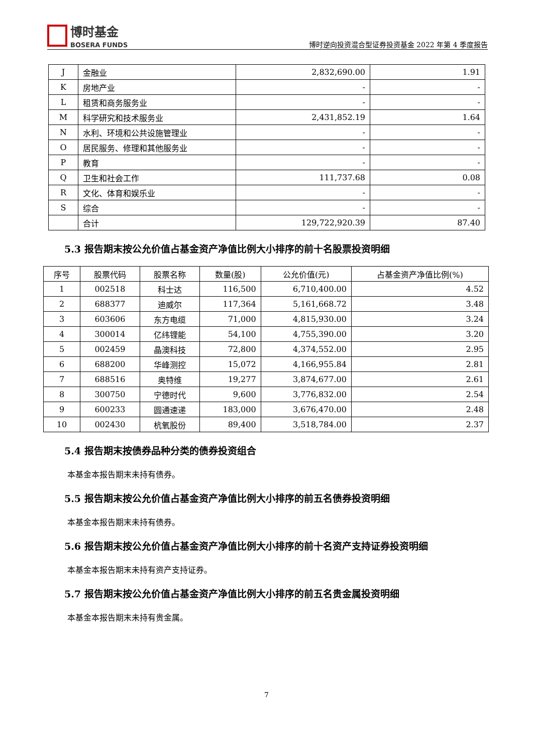博时基金
BOSERA FUNDS
博时逆向投资混合型证券投资基金 2022 年第 4 季度报告
| J | 金融业 | 2,832,690.00 | 1.91 |
| K | 房地产业 | - | - |
| L | 租赁和商务服务业 | - | - |
| M | 科学研究和技术服务业 | 2,431,852.19 | 1.64 |
| N | 水利、环境和公共设施管理业 | - | - |
| O | 居民服务、修理和其他服务业 | - | - |
| P | 教育 | - | - |
| Q | 卫生和社会工作 | 111,737.68 | 0.08 |
| R | 文化、体育和娱乐业 | - | - |
| S | 综合 | - | - |
| | 合计 | 129,722,920.39 | 87.40 |
5.3 报告期末按公允价值占基金资产净值比例大小排序的前十名股票投资明细
| 序号 | 股票代码 | 股票名称 | 数量(股) | 公允价值(元) | 占基金资产净值比例(%) |
| --- | --- | --- | --- | --- | --- |
| 1 | 002518 | 科士达 | 116,500 | 6,710,400.00 | 4.52 |
| 2 | 688377 | 迪威尔 | 117,364 | 5,161,668.72 | 3.48 |
| 3 | 603606 | 东方电缆 | 71,000 | 4,815,930.00 | 3.24 |
| 4 | 300014 | 亿纬锂能 | 54,100 | 4,755,390.00 | 3.20 |
| 5 | 002459 | 晶澳科技 | 72,800 | 4,374,552.00 | 2.95 |
| 6 | 688200 | 华峰测控 | 15,072 | 4,166,955.84 | 2.81 |
| 7 | 688516 | 奥特维 | 19,277 | 3,874,677.00 | 2.61 |
| 8 | 300750 | 宁德时代 | 9,600 | 3,776,832.00 | 2.54 |
| 9 | 600233 | 圆通速递 | 183,000 | 3,676,470.00 | 2.48 |
| 10 | 002430 | 杭氧股份 | 89,400 | 3,518,784.00 | 2.37 |
5.4 报告期末按债券品种分类的债券投资组合
本基金本报告期末未持有债券。
5.5 报告期末按公允价值占基金资产净值比例大小排序的前五名债券投资明细
本基金本报告期末未持有债券。
5.6 报告期末按公允价值占基金资产净值比例大小排序的前十名资产支持证券投资明细
本基金本报告期末未持有资产支持证券。
5.7 报告期末按公允价值占基金资产净值比例大小排序的前五名贵金属投资明细
本基金本报告期末未持有贵金属。
7